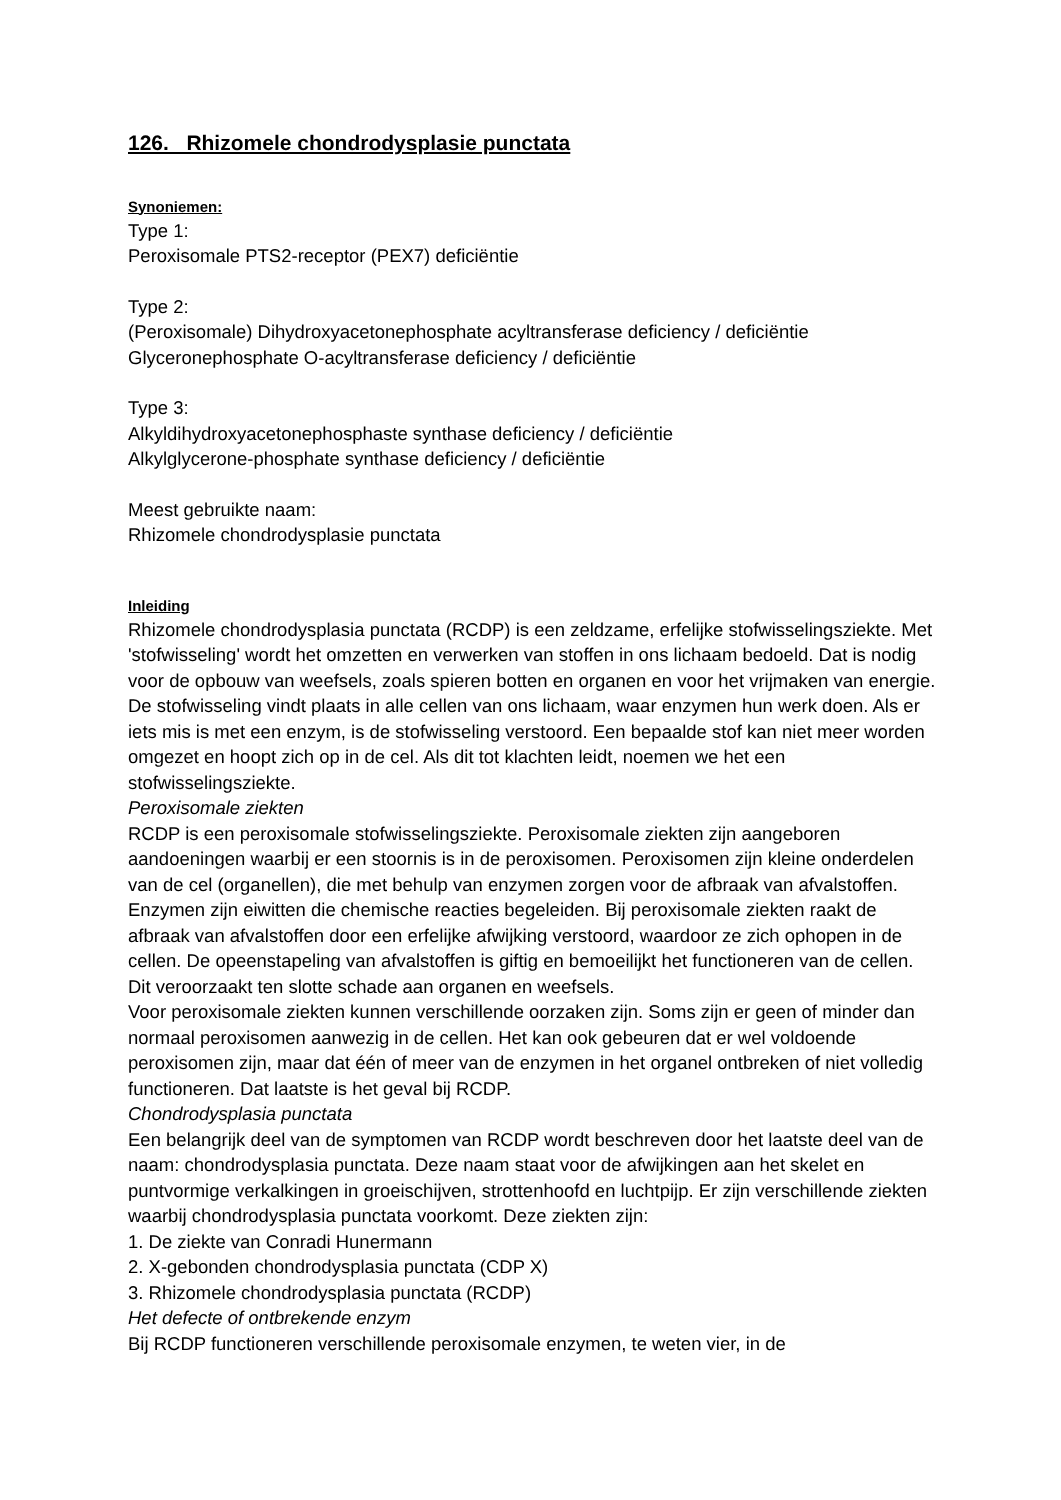126. Rhizomele chondrodysplasie punctata
Synoniemen:
Type 1:
Peroxisomale PTS2-receptor (PEX7) deficiëntie
Type 2:
(Peroxisomale) Dihydroxyacetonephosphate acyltransferase deficiency / deficiëntie
Glyceronephosphate O-acyltransferase deficiency / deficiëntie
Type 3:
Alkyldihydroxyacetonephosphaste synthase deficiency / deficiëntie
Alkylglycerone-phosphate synthase deficiency / deficiëntie
Meest gebruikte naam:
Rhizomele chondrodysplasie punctata
Inleiding
Rhizomele chondrodysplasia punctata (RCDP) is een zeldzame, erfelijke stofwisselingsziekte. Met 'stofwisseling' wordt het omzetten en verwerken van stoffen in ons lichaam bedoeld. Dat is nodig voor de opbouw van weefsels, zoals spieren botten en organen en voor het vrijmaken van energie. De stofwisseling vindt plaats in alle cellen van ons lichaam, waar enzymen hun werk doen. Als er iets mis is met een enzym, is de stofwisseling verstoord. Een bepaalde stof kan niet meer worden omgezet en hoopt zich op in de cel. Als dit tot klachten leidt, noemen we het een stofwisselingsziekte.
Peroxisomale ziekten
RCDP is een peroxisomale stofwisselingsziekte. Peroxisomale ziekten zijn aangeboren aandoeningen waarbij er een stoornis is in de peroxisomen. Peroxisomen zijn kleine onderdelen van de cel (organellen), die met behulp van enzymen zorgen voor de afbraak van afvalstoffen. Enzymen zijn eiwitten die chemische reacties begeleiden. Bij peroxisomale ziekten raakt de afbraak van afvalstoffen door een erfelijke afwijking verstoord, waardoor ze zich ophopen in de cellen. De opeenstapeling van afvalstoffen is giftig en bemoeilijkt het functioneren van de cellen. Dit veroorzaakt ten slotte schade aan organen en weefsels.
Voor peroxisomale ziekten kunnen verschillende oorzaken zijn. Soms zijn er geen of minder dan normaal peroxisomen aanwezig in de cellen. Het kan ook gebeuren dat er wel voldoende peroxisomen zijn, maar dat één of meer van de enzymen in het organel ontbreken of niet volledig functioneren. Dat laatste is het geval bij RCDP.
Chondrodysplasia punctata
Een belangrijk deel van de symptomen van RCDP wordt beschreven door het laatste deel van de naam: chondrodysplasia punctata. Deze naam staat voor de afwijkingen aan het skelet en puntvormige verkalkingen in groeischijven, strottenhoofd en luchtpijp. Er zijn verschillende ziekten waarbij chondrodysplasia punctata voorkomt. Deze ziekten zijn:
1. De ziekte van Conradi Hunermann
2. X-gebonden chondrodysplasia punctata (CDP X)
3. Rhizomele chondrodysplasia punctata (RCDP)
Het defecte of ontbrekende enzym
Bij RCDP functioneren verschillende peroxisomale enzymen, te weten vier, in de